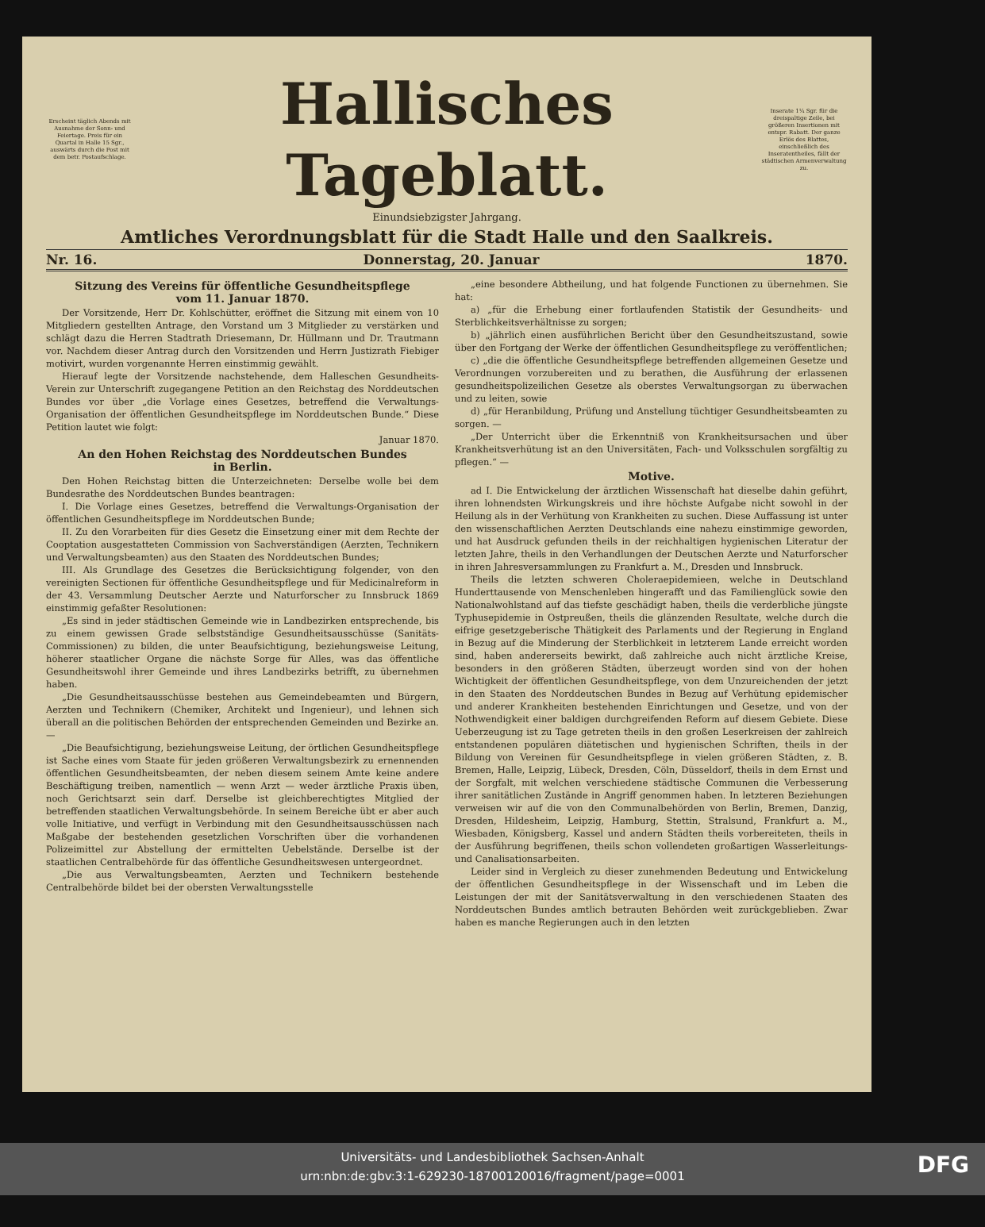Erscheint täglich Abends mit Ausnahme der Sonn- und Feiertage. Preis für ein Quartal in Halle 15 Sgr., auswärts durch die Post mit dem betr. Postaufschlage.
Hallisches Tageblatt.
Inserate 1¼ Sgr. für die dreispaltige Zeile, bei größeren Insertionen mit entspr. Rabatt. Der ganze Erlös des Blattes, einschließlich des Inseratentheiles, fällt der städtischen Armenverwaltung zu.
Einundsiebzigster Jahrgang.
Amtliches Verordnungsblatt für die Stadt Halle und den Saalkreis.
Nr. 16. Donnerstag, 20. Januar 1870.
Sitzung des Vereins für öffentliche Gesundheitspflege
vom 11. Januar 1870.
Der Vorsitzende, Herr Dr. Kohlschütter, eröffnet die Sitzung mit einem von 10 Mitgliedern gestellten Antrage, den Vorstand um 3 Mitglieder zu verstärken und schlägt dazu die Herren Stadtrath Driesemann, Dr. Hüllmann und Dr. Trautmann vor. Nachdem dieser Antrag durch den Vorsitzenden und Herrn Justizrath Fiebiger motivirt, wurden vorgenannte Herren einstimmig gewählt.
Hierauf legte der Vorsitzende nachstehende, dem Halleschen Gesundheits-Verein zur Unterschrift zugegangene Petition an den Reichstag des Norddeutschen Bundes vor über „die Vorlage eines Gesetzes, betreffend die Verwaltungs-Organisation der öffentlichen Gesundheitspflege im Norddeutschen Bunde.“ Diese Petition lautet wie folgt:
Januar 1870.
An den Hohen Reichstag des Norddeutschen Bundes
in Berlin.
Den Hohen Reichstag bitten die Unterzeichneten: Derselbe wolle bei dem Bundesrathe des Norddeutschen Bundes beantragen:
I. Die Vorlage eines Gesetzes, betreffend die Verwaltungs-Organisation der öffentlichen Gesundheitspflege im Norddeutschen Bunde;
II. Zu den Vorarbeiten für dies Gesetz die Einsetzung einer mit dem Rechte der Cooptation ausgestatteten Commission von Sachverständigen (Aerzten, Technikern und Verwaltungsbeamten) aus den Staaten des Norddeutschen Bundes;
III. Als Grundlage des Gesetzes die Berücksichtigung folgender, von den vereinigten Sectionen für öffentliche Gesundheitspflege und für Medicinalreform in der 43. Versammlung Deutscher Aerzte und Naturforscher zu Innsbruck 1869 einstimmig gefaßter Resolutionen:
„Es sind in jeder städtischen Gemeinde wie in Landbezirken entsprechende, bis zu einem gewissen Grade selbstständige Gesundheitsausschüsse (Sanitäts-Commissionen) zu bilden, die unter Beaufsichtigung, beziehungsweise Leitung, höherer staatlicher Organe die nächste Sorge für Alles, was das öffentliche Gesundheitswohl ihrer Gemeinde und ihres Landbezirks betrifft, zu übernehmen haben.
„Die Gesundheitsausschüsse bestehen aus Gemeindebeamten und Bürgern, Aerzten und Technikern (Chemiker, Architekt und Ingenieur), und lehnen sich überall an die politischen Behörden der entsprechenden Gemeinden und Bezirke an. —
„Die Beaufsichtigung, beziehungsweise Leitung, der örtlichen Gesundheitspflege ist Sache eines vom Staate für jeden größeren Verwaltungsbezirk zu ernennenden öffentlichen Gesundheitsbeamten, der neben diesem seinem Amte keine andere Beschäftigung treiben, namentlich — wenn Arzt — weder ärztliche Praxis üben, noch Gerichtsarzt sein darf. Derselbe ist gleichberechtigtes Mitglied der betreffenden staatlichen Verwaltungsbehörde. In seinem Bereiche übt er aber auch volle Initiative, und verfügt in Verbindung mit den Gesundheitsausschüssen nach Maßgabe der bestehenden gesetzlichen Vorschriften über die vorhandenen Polizeimittel zur Abstellung der ermittelten Uebelstände. Derselbe ist der staatlichen Centralbehörde für das öffentliche Gesundheitswesen untergeordnet.
„Die aus Verwaltungsbeamten, Aerzten und Technikern bestehende Centralbehörde bildet bei der obersten Verwaltungsstelle
„eine besondere Abtheilung, und hat folgende Functionen zu übernehmen. Sie hat:
a) „für die Erhebung einer fortlaufenden Statistik der Gesundheits- und Sterblichkeitsverhältnisse zu sorgen;
b) „jährlich einen ausführlichen Bericht über den Gesundheitszustand, sowie über den Fortgang der Werke der öffentlichen Gesundheitspflege zu veröffentlichen;
c) „die die öffentliche Gesundheitspflege betreffenden allgemeinen Gesetze und Verordnungen vorzubereiten und zu berathen, die Ausführung der erlassenen gesundheitspolizeilichen Gesetze als oberstes Verwaltungsorgan zu überwachen und zu leiten, sowie
d) „für Heranbildung, Prüfung und Anstellung tüchtiger Gesundheitsbeamten zu sorgen. —
„Der Unterricht über die Erkenntniß von Krankheitsursachen und über Krankheitsverhütung ist an den Universitäten, Fach- und Volksschulen sorgfältig zu pflegen.“ —
Motive.
ad I. Die Entwickelung der ärztlichen Wissenschaft hat dieselbe dahin geführt, ihren lohnendsten Wirkungskreis und ihre höchste Aufgabe nicht sowohl in der Heilung als in der Verhütung von Krankheiten zu suchen. Diese Auffassung ist unter den wissenschaftlichen Aerzten Deutschlands eine nahezu einstimmige geworden, und hat Ausdruck gefunden theils in der reichhaltigen hygienischen Literatur der letzten Jahre, theils in den Verhandlungen der Deutschen Aerzte und Naturforscher in ihren Jahresversammlungen zu Frankfurt a. M., Dresden und Innsbruck.
Theils die letzten schweren Choleraepidemieen, welche in Deutschland Hunderttausende von Menschenleben hingerafft und das Familienglück sowie den Nationalwohlstand auf das tiefste geschädigt haben, theils die verderbliche jüngste Typhusepidemie in Ostpreußen, theils die glänzenden Resultate, welche durch die eifrige gesetzgeberische Thätigkeit des Parlaments und der Regierung in England in Bezug auf die Minderung der Sterblichkeit in letzterem Lande erreicht worden sind, haben andererseits bewirkt, daß zahlreiche auch nicht ärztliche Kreise, besonders in den größeren Städten, überzeugt worden sind von der hohen Wichtigkeit der öffentlichen Gesundheitspflege, von dem Unzureichenden der jetzt in den Staaten des Norddeutschen Bundes in Bezug auf Verhütung epidemischer und anderer Krankheiten bestehenden Einrichtungen und Gesetze, und von der Nothwendigkeit einer baldigen durchgreifenden Reform auf diesem Gebiete. Diese Ueberzeugung ist zu Tage getreten theils in den großen Leserkreisen der zahlreich entstandenen populären diätetischen und hygienischen Schriften, theils in der Bildung von Vereinen für Gesundheitspflege in vielen größeren Städten, z. B. Bremen, Halle, Leipzig, Lübeck, Dresden, Cöln, Düsseldorf, theils in dem Ernst und der Sorgfalt, mit welchen verschiedene städtische Communen die Verbesserung ihrer sanitätlichen Zustände in Angriff genommen haben. In letzteren Beziehungen verweisen wir auf die von den Communalbehörden von Berlin, Bremen, Danzig, Dresden, Hildesheim, Leipzig, Hamburg, Stettin, Stralsund, Frankfurt a. M., Wiesbaden, Königsberg, Kassel und andern Städten theils vorbereiteten, theils in der Ausführung begriffenen, theils schon vollendeten großartigen Wasserleitungs- und Canalisationsarbeiten.
Leider sind in Vergleich zu dieser zunehmenden Bedeutung und Entwickelung der öffentlichen Gesundheitspflege in der Wissenschaft und im Leben die Leistungen der mit der Sanitätsverwaltung in den verschiedenen Staaten des Norddeutschen Bundes amtlich betrauten Behörden weit zurückgeblieben. Zwar haben es manche Regierungen auch in den letzten
Universitäts- und Landesbibliothek Sachsen-Anhalt
urn:nbn:de:gbv:3:1-629230-18700120016/fragment/page=0001
DFG